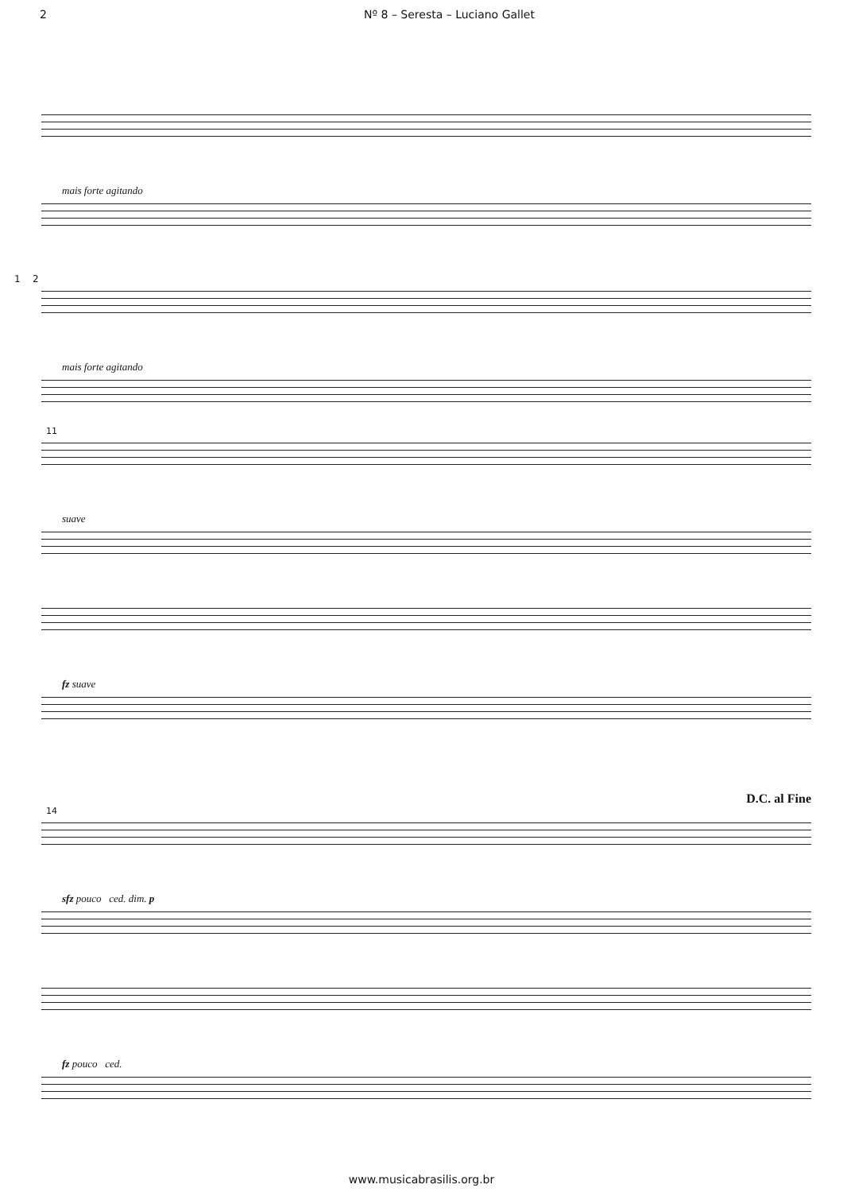2 Nº 8 – Seresta – Luciano Gallet
mais forte agitando
1 2
mais forte agitando
11
suave
fz suave
D.C. al Fine
14
sfz pouco ced. dim. p
fz pouco ced.
www.musicabrasilis.org.br